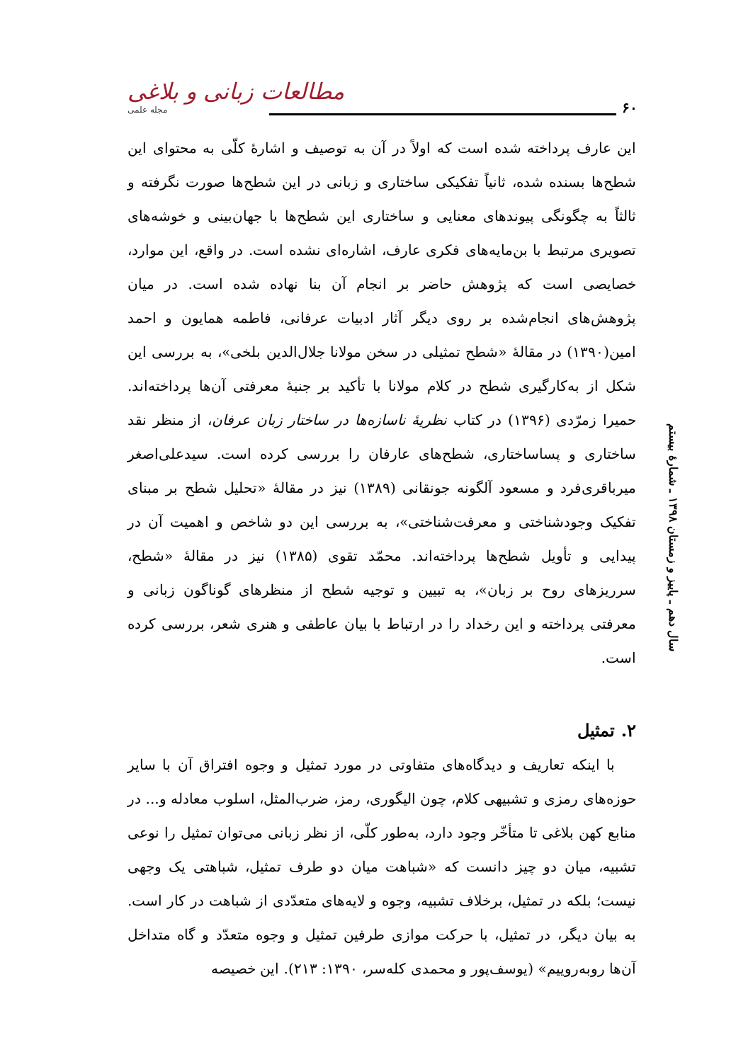۶۰
مطالعات زبانی و بلاغی
مجله علمی
سال دهم ـ پاییز و زمستان ۱۳۹۸ ـ شمارهٔ بیستم
این عارف پرداخته شده است که اولاً در آن به توصیف و اشارهٔ کلّی به محتوای این شطح‌ها بسنده شده، ثانیاً تفکیکی ساختاری و زبانی در این شطح‌ها صورت نگرفته و ثالثاً به چگونگی پیوندهای معنایی و ساختاری این شطح‌ها با جهان‌بینی و خوشه‌های تصویری مرتبط با بن‌مایه‌های فکری عارف، اشاره‌ای نشده است. در واقع، این موارد، خصایصی است که پژوهش حاضر بر انجام آن بنا نهاده شده است. در میان پژوهش‌های انجام‌شده بر روی دیگر آثار ادبیات عرفانی، فاطمه همایون و احمد امین(۱۳۹۰) در مقالهٔ «شطح تمثیلی در سخن مولانا جلال‌الدین بلخی»، به بررسی این شکل از به‌کارگیری شطح در کلام مولانا با تأکید بر جنبهٔ معرفتی آن‌ها پرداخته‌اند. حمیرا زمرّدی (۱۳۹۶) در کتاب نظریهٔ ناسازه‌ها در ساختار زبان عرفان، از منظر نقد ساختاری و پساساختاری، شطح‌های عارفان را بررسی کرده است. سیدعلی‌اصغر میرباقری‌فرد و مسعود آلگونه جونقانی (۱۳۸۹) نیز در مقالهٔ «تحلیل شطح بر مبنای تفکیک وجودشناختی و معرفت‌شناختی»، به بررسی این دو شاخص و اهمیت آن در پیدایی و تأویل شطح‌ها پرداخته‌اند. محمّد تقوی (۱۳۸۵) نیز در مقالهٔ «شطح، سرریزهای روح بر زبان»، به تبیین و توجیه شطح از منظرهای گوناگون زبانی و معرفتی پرداخته و این رخداد را در ارتباط با بیان عاطفی و هنری شعر، بررسی کرده است.
۲. تمثیل
با اینکه تعاریف و دیدگاه‌های متفاوتی در مورد تمثیل و وجوه افتراق آن با سایر حوزه‌های رمزی و تشبیهی کلام، چون الیگوری، رمز، ضرب‌المثل، اسلوب معادله و... در منابع کهن بلاغی تا متأخّر وجود دارد، به‌طور کلّی، از نظر زبانی می‌توان تمثیل را نوعی تشبیه، میان دو چیز دانست که «شباهت میان دو طرف تمثیل، شباهتی یک وجهی نیست؛ بلکه در تمثیل، برخلاف تشبیه، وجوه و لایه‌های متعدّدی از شباهت در کار است. به بیان دیگر، در تمثیل، با حرکت موازی طرفین تمثیل و وجوه متعدّد و گاه متداخل آن‌ها روبه‌روییم» (یوسف‌پور و محمدی کله‌سر، ۱۳۹۰: ۲۱۳). این خصیصه